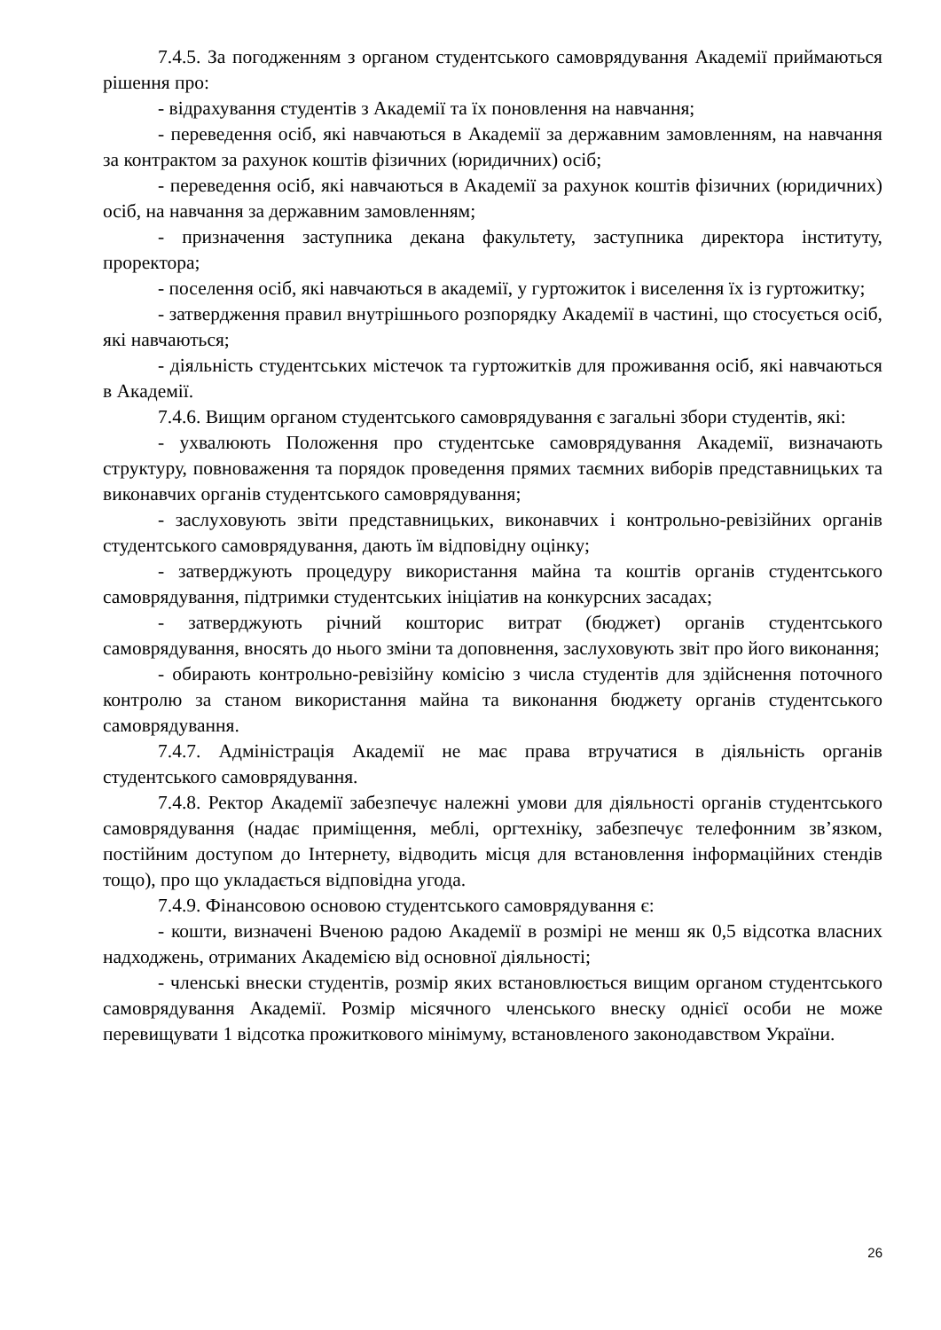7.4.5. За погодженням з органом студентського самоврядування Академії приймаються рішення про:
- відрахування студентів з Академії та їх поновлення на навчання;
- переведення осіб, які навчаються в Академії за державним замовленням, на навчання за контрактом за рахунок коштів фізичних (юридичних) осіб;
- переведення осіб, які навчаються в Академії за рахунок коштів фізичних (юридичних) осіб, на навчання за державним замовленням;
- призначення заступника декана факультету, заступника директора інституту, проректора;
- поселення осіб, які навчаються в академії, у гуртожиток і виселення їх із гуртожитку;
- затвердження правил внутрішнього розпорядку Академії в частині, що стосується осіб, які навчаються;
- діяльність студентських містечок та гуртожитків для проживання осіб, які навчаються в Академії.
7.4.6. Вищим органом студентського самоврядування є загальні збори студентів, які:
- ухвалюють Положення про студентське самоврядування Академії, визначають структуру, повноваження та порядок проведення прямих таємних виборів представницьких та виконавчих органів студентського самоврядування;
- заслуховують звіти представницьких, виконавчих і контрольно-ревізійних органів студентського самоврядування, дають їм відповідну оцінку;
- затверджують процедуру використання майна та коштів органів студентського самоврядування, підтримки студентських ініціатив на конкурсних засадах;
- затверджують річний кошторис витрат (бюджет) органів студентського самоврядування, вносять до нього зміни та доповнення, заслуховують звіт про його виконання;
- обирають контрольно-ревізійну комісію з числа студентів для здійснення поточного контролю за станом використання майна та виконання бюджету органів студентського самоврядування.
7.4.7. Адміністрація Академії не має права втручатися в діяльність органів студентського самоврядування.
7.4.8. Ректор Академії забезпечує належні умови для діяльності органів студентського самоврядування (надає приміщення, меблі, оргтехніку, забезпечує телефонним зв’язком, постійним доступом до Інтернету, відводить місця для встановлення інформаційних стендів тощо), про що укладається відповідна угода.
7.4.9. Фінансовою основою студентського самоврядування є:
- кошти, визначені Вченою радою Академії в розмірі не менш як 0,5 відсотка власних надходжень, отриманих Академією від основної діяльності;
- членські внески студентів, розмір яких встановлюється вищим органом студентського самоврядування Академії. Розмір місячного членського внеску однієї особи не може перевищувати 1 відсотка прожиткового мінімуму, встановленого законодавством України.
26